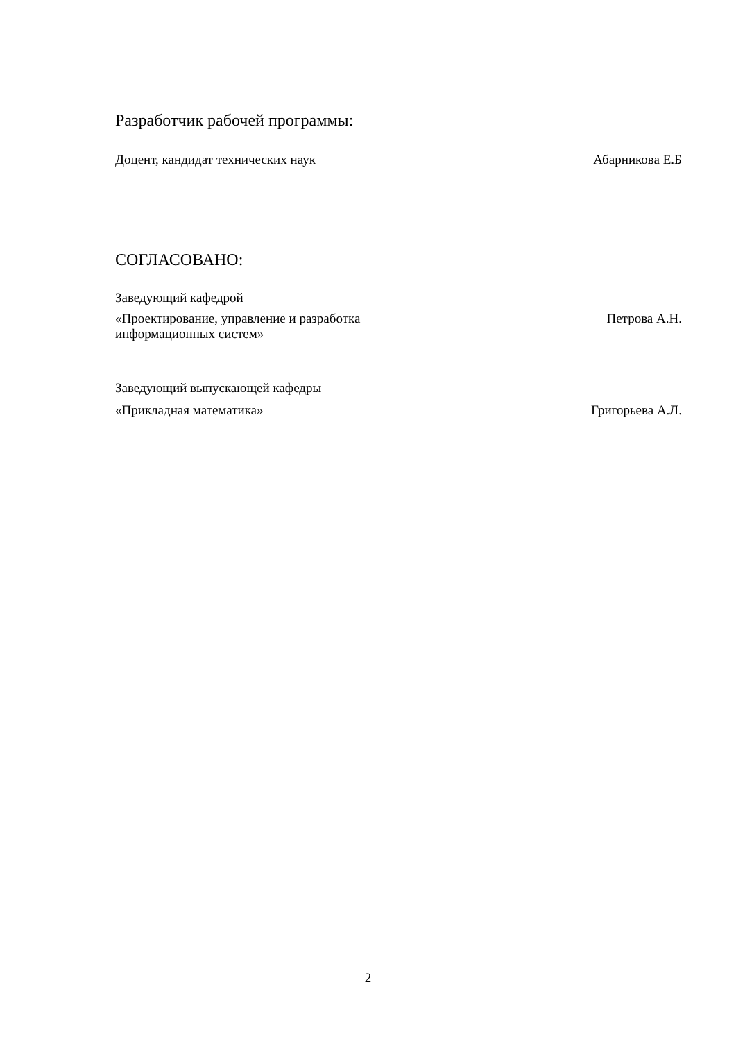Разработчик рабочей программы:
Доцент, кандидат технических наук Абарникова Е.Б
СОГЛАСОВАНО:
Заведующий кафедрой
«Проектирование, управление и разработка
информационных систем» Петрова А.Н.
Заведующий выпускающей кафедры
«Прикладная математика» Григорьева А.Л.
2